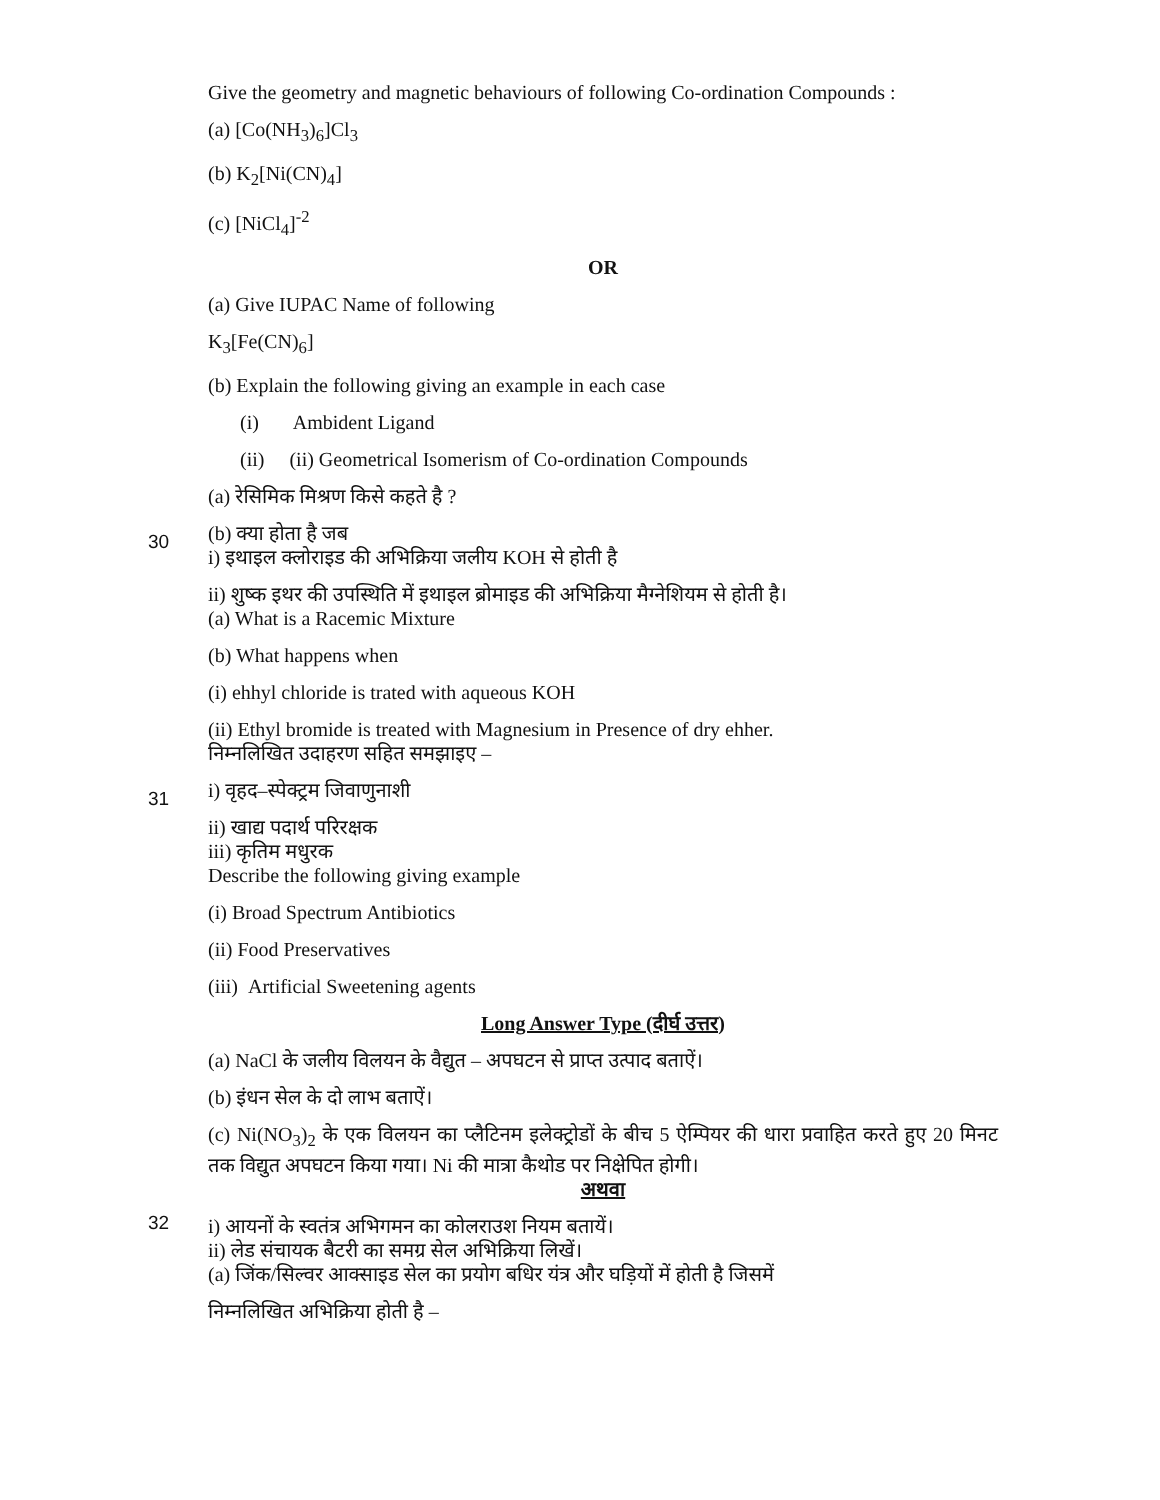Give the geometry and magnetic behaviours of following Co-ordination Compounds :
(a) [Co(NH<sub>3</sub>)<sub>6</sub>]Cl<sub>3</sub>
(b) K<sub>2</sub>[Ni(CN)<sub>4</sub>]
(c) [NiCl<sub>4</sub>]<sup>-2</sup>
OR
(a) Give IUPAC Name of following
K<sub>3</sub>[Fe(CN)<sub>6</sub>]
(b) Explain the following giving an example in each case
(i) Ambident Ligand
(ii) (ii) Geometrical Isomerism of Co-ordination Compounds
(a) रेसिमिक मिश्रण किसे कहते है ?
30
(b) क्या होता है जब
i) इथाइल क्लोराइड की अभिक्रिया जलीय KOH से होती है
ii) शुष्क इथर की उपस्थिति में इथाइल ब्रोमाइड की अभिक्रिया मैग्नेशियम से होती है।
(a) What is a Racemic Mixture
(b) What happens when
(i) ehhyl chloride is trated with aqueous KOH
(ii) Ethyl bromide is treated with Magnesium in Presence of dry ehher.
निम्नलिखित उदाहरण सहित समझाइए –
31
i) वृहद–स्पेक्ट्रम जिवाणुनाशी
ii) खाद्य पदार्थ परिरक्षक
iii) कृतिम मधुरक
Describe the following giving example
(i) Broad Spectrum Antibiotics
(ii) Food Preservatives
(iii) Artificial Sweetening agents
Long Answer Type (दीर्घ उत्तर)
(a) NaCl के जलीय विलयन के वैद्युत – अपघटन से प्राप्त उत्पाद बताऐं।
(b) इंधन सेल के दो लाभ बताऐं।
32
(c) Ni(NO<sub>3</sub>)<sub>2</sub> के एक विलयन का प्लैटिनम इलेक्ट्रोडों के बीच 5 ऐम्पियर की धारा प्रवाहित करते हुए 20 मिनट तक विद्युत अपघटन किया गया। Ni की मात्रा कैथोड पर निक्षेपित होगी।
अथवा
i) आयनों के स्वतंत्र अभिगमन का कोलराउश नियम बतायें।
ii) लेड संचायक बैटरी का समग्र सेल अभिक्रिया लिखें।
(a) जिंक/सिल्वर आक्साइड सेल का प्रयोग बधिर यंत्र और घड़ियों में होती है जिसमें
निम्नलिखित अभिक्रिया होती है –